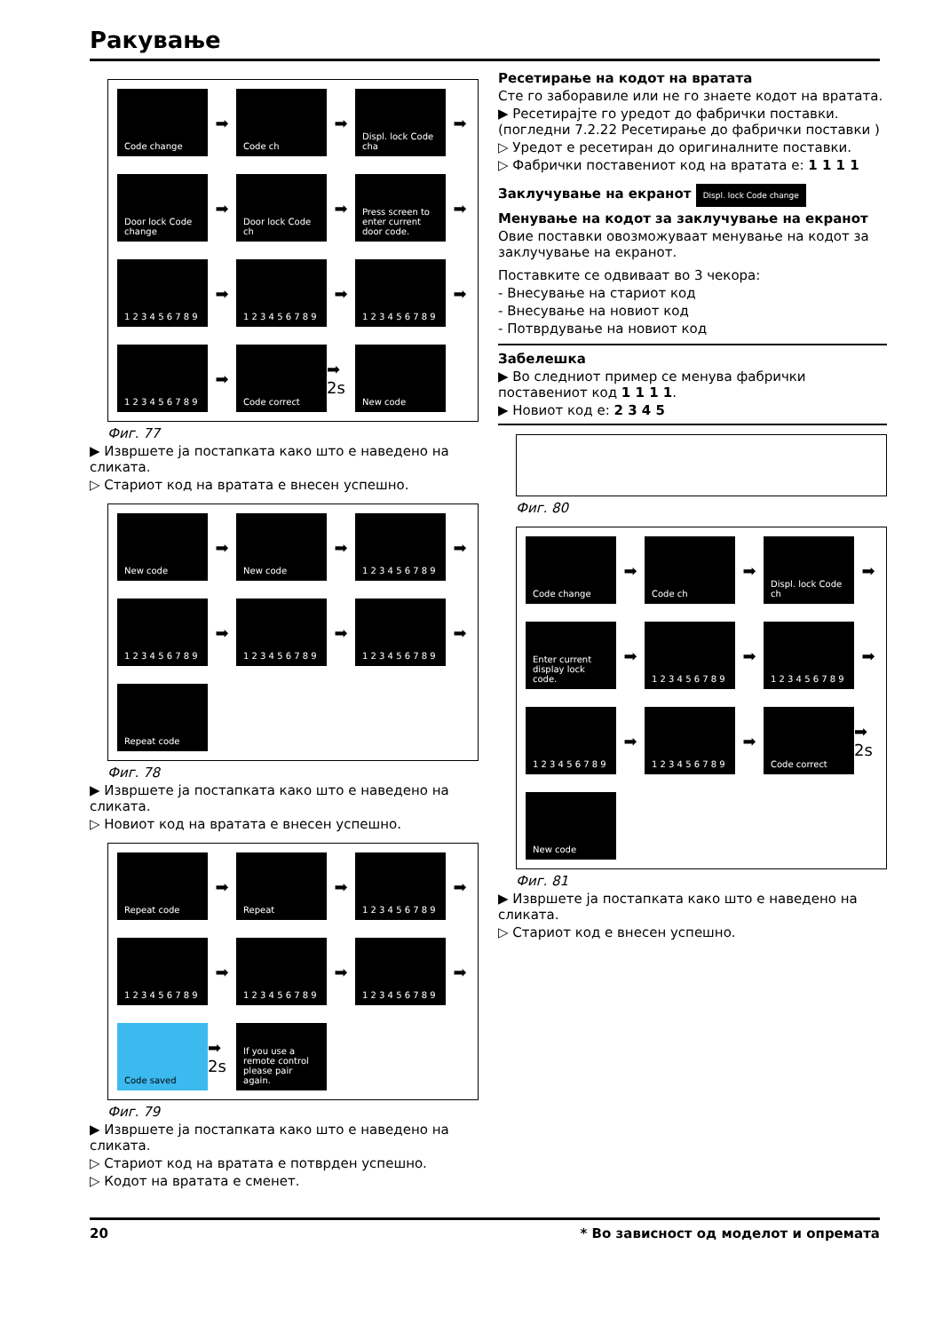Ракување
Code change
➡
Code ch
➡
Displ. lock Code cha
➡
Door lock Code change
➡
Door lock Code ch
➡
Press screen to enter current door code.
➡
1 2 3 4 5 6 7 8 9
➡
1 2 3 4 5 6 7 8 9
➡
1 2 3 4 5 6 7 8 9
➡
1 2 3 4 5 6 7 8 9
➡
Code correct
➡ 2s
New code
Фиг. 77
▶ Извршете ја постапката како што е наведено на сликата.
▷ Стариот код на вратата е внесен успешно.
New code
➡
New code
➡
1 2 3 4 5 6 7 8 9
➡
1 2 3 4 5 6 7 8 9
➡
1 2 3 4 5 6 7 8 9
➡
1 2 3 4 5 6 7 8 9
➡
Repeat code
Фиг. 78
▶ Извршете ја постапката како што е наведено на сликата.
▷ Новиот код на вратата е внесен успешно.
Repeat code
➡
Repeat
➡
1 2 3 4 5 6 7 8 9
➡
1 2 3 4 5 6 7 8 9
➡
1 2 3 4 5 6 7 8 9
➡
1 2 3 4 5 6 7 8 9
➡
Code saved
➡ 2s
If you use a remote control please pair again.
Фиг. 79
▶ Извршете ја постапката како што е наведено на сликата.
▷ Стариот код на вратата е потврден успешно.
▷ Кодот на вратата е сменет.
Ресетирање на кодот на вратата
Сте го заборавиле или не го знаете кодот на вратата.
▶ Ресетирајте го уредот до фабрички поставки. (погледни 7.2.22 Ресетирање до фабрички поставки )
▷ Уредот е ресетиран до оригиналните поставки.
▷ Фабрички поставениот код на вратата е: 1 1 1 1
Заклучување на екранот Displ. lock Code change
Менување на кодот за заклучување на екранот
Овие поставки овозможуваат менување на кодот за заклучување на екранот.
Поставките се одвиваат во 3 чекора:
- Внесување на стариот код
- Внесување на новиот код
- Потврдување на новиот код
Забелешка
▶ Во следниот пример се менува фабрички поставениот код 1 1 1 1.
▶ Новиот код е: 2 3 4 5
Фиг. 80
Code change
➡
Code ch
➡
Displ. lock Code ch
➡
Enter current display lock code.
➡
1 2 3 4 5 6 7 8 9
➡
1 2 3 4 5 6 7 8 9
➡
1 2 3 4 5 6 7 8 9
➡
1 2 3 4 5 6 7 8 9
➡
Code correct
➡ 2s
New code
Фиг. 81
▶ Извршете ја постапката како што е наведено на сликата.
▷ Стариот код е внесен успешно.
20 * Во зависност од моделот и опремата